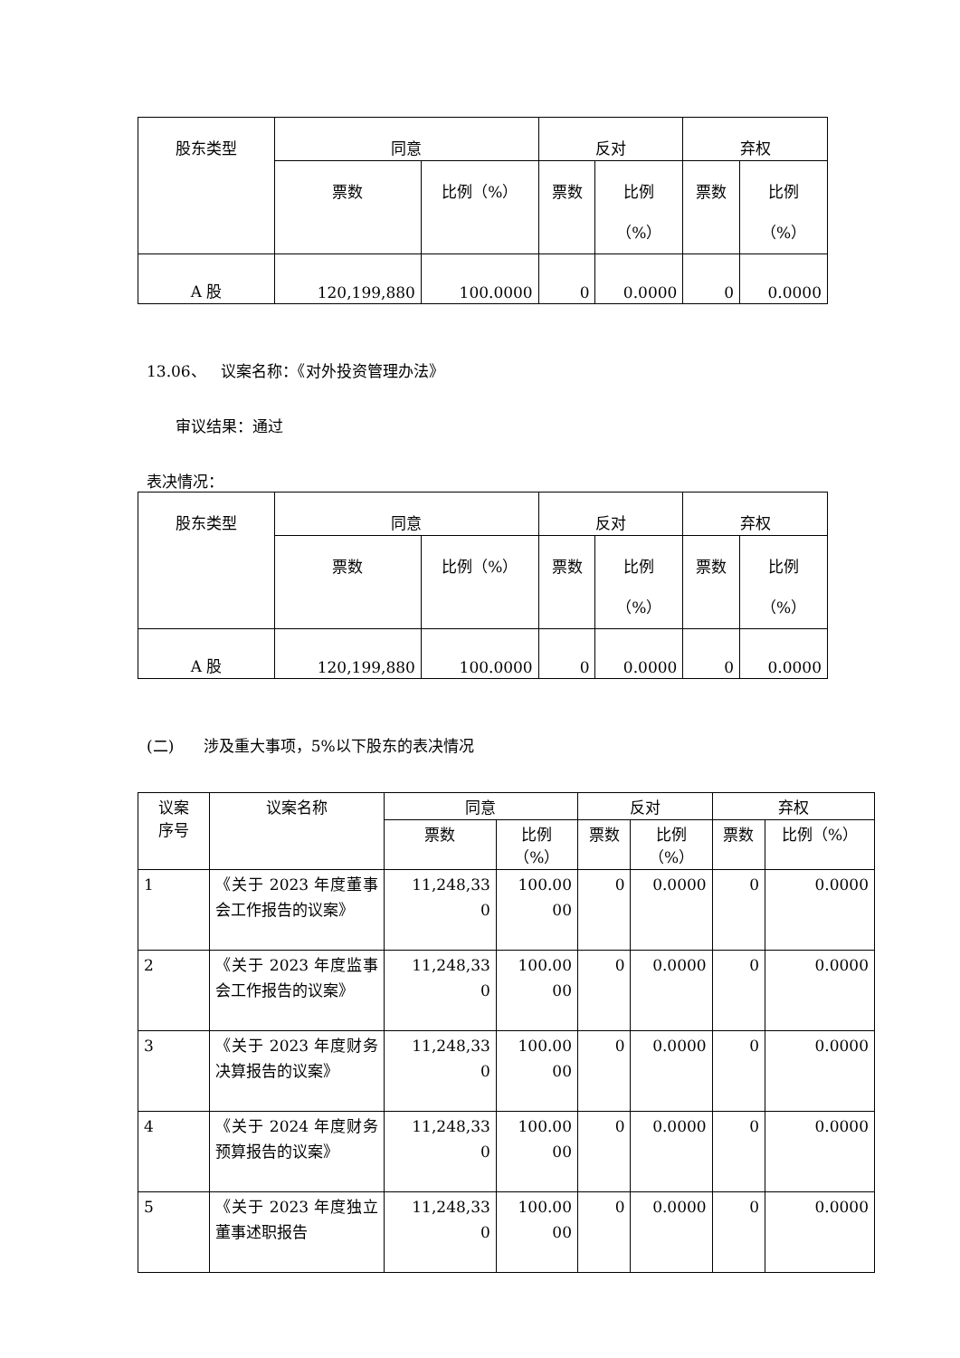| 股东类型 | 同意 | | 反对 | | 弃权 | |
| --- | --- | --- | --- | --- | --- | --- |
| | 票数 | 比例（%） | 票数 | 比例 （%） | 票数 | 比例 （%） |
| A 股 | 120,199,880 | 100.0000 | 0 | 0.0000 | 0 | 0.0000 |
13.06、 议案名称：《对外投资管理办法》
审议结果：通过
表决情况：
| 股东类型 | 同意 | | 反对 | | 弃权 | |
| --- | --- | --- | --- | --- | --- | --- |
| | 票数 | 比例（%） | 票数 | 比例 （%） | 票数 | 比例 （%） |
| A 股 | 120,199,880 | 100.0000 | 0 | 0.0000 | 0 | 0.0000 |
(二) 涉及重大事项，5%以下股东的表决情况
| 议案 序号 | 议案名称 | 同意 | | 反对 | | 弃权 | |
| --- | --- | --- | --- | --- | --- | --- | --- |
| | | 票数 | 比例 （%） | 票数 | 比例 （%） | 票数 | 比例（%） |
| 1 | 《关于 2023 年度董事会工作报告的议案》 | 11,248,33 0 | 100.00 00 | 0 | 0.0000 | 0 | 0.0000 |
| 2 | 《关于 2023 年度监事会工作报告的议案》 | 11,248,33 0 | 100.00 00 | 0 | 0.0000 | 0 | 0.0000 |
| 3 | 《关于 2023 年度财务决算报告的议案》 | 11,248,33 0 | 100.00 00 | 0 | 0.0000 | 0 | 0.0000 |
| 4 | 《关于 2024 年度财务预算报告的议案》 | 11,248,33 0 | 100.00 00 | 0 | 0.0000 | 0 | 0.0000 |
| 5 | 《关于 2023 年度独立董事述职报告 | 11,248,33 0 | 100.00 00 | 0 | 0.0000 | 0 | 0.0000 |